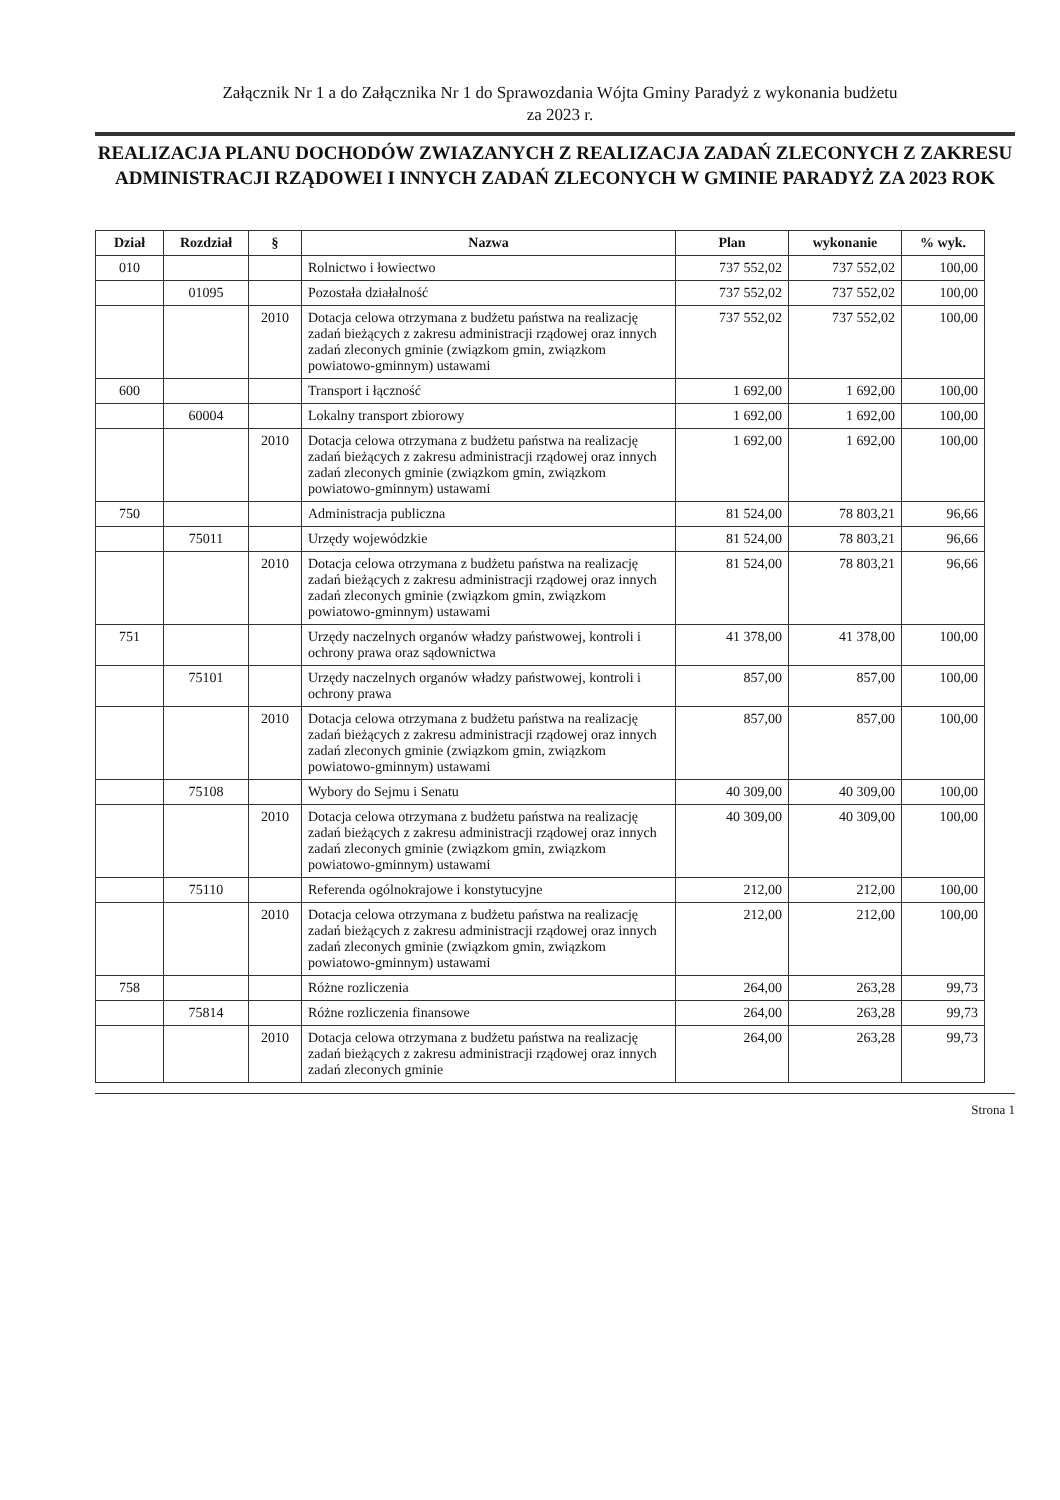Załącznik Nr 1 a do Załącznika Nr 1 do Sprawozdania Wójta Gminy Paradyż z wykonania budżetu
za 2023 r.
REALIZACJA PLANU DOCHODÓW ZWIAZANYCH Z REALIZACJA ZADAŃ ZLECONYCH Z ZAKRESU ADMINISTRACJI RZĄDOWEI I INNYCH ZADAŃ ZLECONYCH W GMINIE PARADYŻ ZA 2023 ROK
| Dział | Rozdział | § | Nazwa | Plan | wykonanie | % wyk. |
| --- | --- | --- | --- | --- | --- | --- |
| 010 | | | Rolnictwo i łowiectwo | 737 552,02 | 737 552,02 | 100,00 |
| | 01095 | | Pozostała działalność | 737 552,02 | 737 552,02 | 100,00 |
| | | 2010 | Dotacja celowa otrzymana z budżetu państwa na realizację zadań bieżących z zakresu administracji rządowej oraz innych zadań zleconych gminie (związkom gmin, związkom powiatowo-gminnym) ustawami | 737 552,02 | 737 552,02 | 100,00 |
| 600 | | | Transport i łączność | 1 692,00 | 1 692,00 | 100,00 |
| | 60004 | | Lokalny transport zbiorowy | 1 692,00 | 1 692,00 | 100,00 |
| | | 2010 | Dotacja celowa otrzymana z budżetu państwa na realizację zadań bieżących z zakresu administracji rządowej oraz innych zadań zleconych gminie (związkom gmin, związkom powiatowo-gminnym) ustawami | 1 692,00 | 1 692,00 | 100,00 |
| 750 | | | Administracja publiczna | 81 524,00 | 78 803,21 | 96,66 |
| | 75011 | | Urzędy wojewódzkie | 81 524,00 | 78 803,21 | 96,66 |
| | | 2010 | Dotacja celowa otrzymana z budżetu państwa na realizację zadań bieżących z zakresu administracji rządowej oraz innych zadań zleconych gminie (związkom gmin, związkom powiatowo-gminnym) ustawami | 81 524,00 | 78 803,21 | 96,66 |
| 751 | | | Urzędy naczelnych organów władzy państwowej, kontroli i ochrony prawa oraz sądownictwa | 41 378,00 | 41 378,00 | 100,00 |
| | 75101 | | Urzędy naczelnych organów władzy państwowej, kontroli i ochrony prawa | 857,00 | 857,00 | 100,00 |
| | | 2010 | Dotacja celowa otrzymana z budżetu państwa na realizację zadań bieżących z zakresu administracji rządowej oraz innych zadań zleconych gminie (związkom gmin, związkom powiatowo-gminnym) ustawami | 857,00 | 857,00 | 100,00 |
| | 75108 | | Wybory do Sejmu i Senatu | 40 309,00 | 40 309,00 | 100,00 |
| | | 2010 | Dotacja celowa otrzymana z budżetu państwa na realizację zadań bieżących z zakresu administracji rządowej oraz innych zadań zleconych gminie (związkom gmin, związkom powiatowo-gminnym) ustawami | 40 309,00 | 40 309,00 | 100,00 |
| | 75110 | | Referenda ogólnokrajowe i konstytucyjne | 212,00 | 212,00 | 100,00 |
| | | 2010 | Dotacja celowa otrzymana z budżetu państwa na realizację zadań bieżących z zakresu administracji rządowej oraz innych zadań zleconych gminie (związkom gmin, związkom powiatowo-gminnym) ustawami | 212,00 | 212,00 | 100,00 |
| 758 | | | Różne rozliczenia | 264,00 | 263,28 | 99,73 |
| | 75814 | | Różne rozliczenia finansowe | 264,00 | 263,28 | 99,73 |
| | | 2010 | Dotacja celowa otrzymana z budżetu państwa na realizację zadań bieżących z zakresu administracji rządowej oraz innych zadań zleconych gminie | 264,00 | 263,28 | 99,73 |
Strona 1